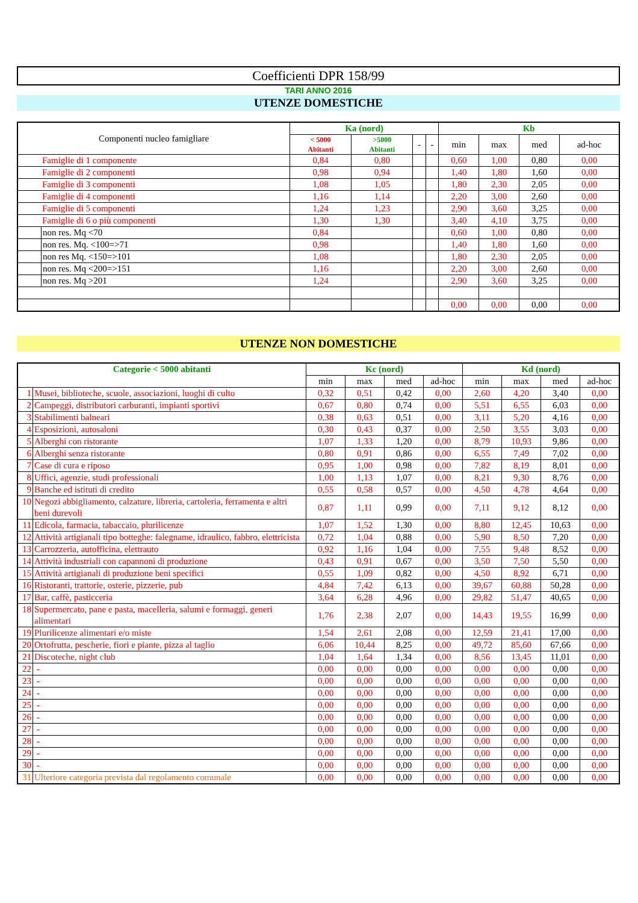Coefficienti DPR 158/99
TARI ANNO 2016
UTENZE DOMESTICHE
| Componenti nucleo famigliare | | Ka (nord) | | | | Kb | | | |
| --- | --- | --- | --- | --- | --- | --- | --- | --- | --- |
| | | < 5000 Abitanti | >5000 Abitanti | - | - | min | max | med | ad-hoc |
| Famiglie di 1 componente | | 0,84 | 0,80 | | | 0,60 | 1,00 | 0,80 | 0,00 |
| Famiglie di 2 componenti | | 0,98 | 0,94 | | | 1,40 | 1,80 | 1,60 | 0,00 |
| Famiglie di 3 componenti | | 1,08 | 1,05 | | | 1,80 | 2,30 | 2,05 | 0,00 |
| Famiglie di 4 componenti | | 1,16 | 1,14 | | | 2,20 | 3,00 | 2,60 | 0,00 |
| Famiglie di 5 componenti | | 1,24 | 1,23 | | | 2,90 | 3,60 | 3,25 | 0,00 |
| Famiglie di 6 o più componenti | | 1,30 | 1,30 | | | 3,40 | 4,10 | 3,75 | 0,00 |
| | non res. Mq <70 | 0,84 | | | | 0,60 | 1,00 | 0,80 | 0,00 |
| | non res. Mq. <100=>71 | 0,98 | | | | 1,40 | 1,80 | 1,60 | 0,00 |
| | non res Mq. <150=>101 | 1,08 | | | | 1,80 | 2,30 | 2,05 | 0,00 |
| | non res. Mq <200=>151 | 1,16 | | | | 2,20 | 3,00 | 2,60 | 0,00 |
| | non res. Mq >201 | 1,24 | | | | 2,90 | 3,60 | 3,25 | 0,00 |
| | | | | | | 0,00 | 0,00 | 0,00 | 0,00 |
UTENZE NON DOMESTICHE
| Categorie < 5000 abitanti | | Kc (nord) | | | | Kd (nord) | | | |
| --- | --- | --- | --- | --- | --- | --- | --- | --- | --- |
| | | min | max | med | ad-hoc | min | max | med | ad-hoc |
| 1 | Musei, biblioteche, scuole, associazioni, luoghi di culto | 0,32 | 0,51 | 0,42 | 0,00 | 2,60 | 4,20 | 3,40 | 0,00 |
| 2 | Campeggi, distributori carburanti, impianti sportivi | 0,67 | 0,80 | 0,74 | 0,00 | 5,51 | 6,55 | 6,03 | 0,00 |
| 3 | Stabilimenti balneari | 0,38 | 0,63 | 0,51 | 0,00 | 3,11 | 5,20 | 4,16 | 0,00 |
| 4 | Esposizioni, autosaloni | 0,30 | 0,43 | 0,37 | 0,00 | 2,50 | 3,55 | 3,03 | 0,00 |
| 5 | Alberghi con ristorante | 1,07 | 1,33 | 1,20 | 0,00 | 8,79 | 10,93 | 9,86 | 0,00 |
| 6 | Alberghi senza ristorante | 0,80 | 0,91 | 0,86 | 0,00 | 6,55 | 7,49 | 7,02 | 0,00 |
| 7 | Case di cura e riposo | 0,95 | 1,00 | 0,98 | 0,00 | 7,82 | 8,19 | 8,01 | 0,00 |
| 8 | Uffici, agenzie, studi professionali | 1,00 | 1,13 | 1,07 | 0,00 | 8,21 | 9,30 | 8,76 | 0,00 |
| 9 | Banche ed istituti di credito | 0,55 | 0,58 | 0,57 | 0,00 | 4,50 | 4,78 | 4,64 | 0,00 |
| 10 | Negozi abbigliamento, calzature, libreria, cartoleria, ferramenta e altri beni durevoli | 0,87 | 1,11 | 0,99 | 0,00 | 7,11 | 9,12 | 8,12 | 0,00 |
| 11 | Edicola, farmacia, tabaccaio, plurilicenze | 1,07 | 1,52 | 1,30 | 0,00 | 8,80 | 12,45 | 10,63 | 0,00 |
| 12 | Attività artigianali tipo botteghe: falegname, idraulico, fabbro, elettricista | 0,72 | 1,04 | 0,88 | 0,00 | 5,90 | 8,50 | 7,20 | 0,00 |
| 13 | Carrozzeria, autofficina, elettrauto | 0,92 | 1,16 | 1,04 | 0,00 | 7,55 | 9,48 | 8,52 | 0,00 |
| 14 | Attività industriali con capannoni di produzione | 0,43 | 0,91 | 0,67 | 0,00 | 3,50 | 7,50 | 5,50 | 0,00 |
| 15 | Attività artigianali di produzione beni specifici | 0,55 | 1,09 | 0,82 | 0,00 | 4,50 | 8,92 | 6,71 | 0,00 |
| 16 | Ristoranti, trattorie, osterie, pizzerie, pub | 4,84 | 7,42 | 6,13 | 0,00 | 39,67 | 60,88 | 50,28 | 0,00 |
| 17 | Bar, caffè, pasticceria | 3,64 | 6,28 | 4,96 | 0,00 | 29,82 | 51,47 | 40,65 | 0,00 |
| 18 | Supermercato, pane e pasta, macelleria, salumi e formaggi, generi alimentari | 1,76 | 2,38 | 2,07 | 0,00 | 14,43 | 19,55 | 16,99 | 0,00 |
| 19 | Plurilicenze alimentari e/o miste | 1,54 | 2,61 | 2,08 | 0,00 | 12,59 | 21,41 | 17,00 | 0,00 |
| 20 | Ortofrutta, pescherie, fiori e piante, pizza al taglio | 6,06 | 10,44 | 8,25 | 0,00 | 49,72 | 85,60 | 67,66 | 0,00 |
| 21 | Discoteche, night club | 1,04 | 1,64 | 1,34 | 0,00 | 8,56 | 13,45 | 11,01 | 0,00 |
| 22 | - | 0,00 | 0,00 | 0,00 | 0,00 | 0,00 | 0,00 | 0,00 | 0,00 |
| 23 | - | 0,00 | 0,00 | 0,00 | 0,00 | 0,00 | 0,00 | 0,00 | 0,00 |
| 24 | - | 0,00 | 0,00 | 0,00 | 0,00 | 0,00 | 0,00 | 0,00 | 0,00 |
| 25 | - | 0,00 | 0,00 | 0,00 | 0,00 | 0,00 | 0,00 | 0,00 | 0,00 |
| 26 | - | 0,00 | 0,00 | 0,00 | 0,00 | 0,00 | 0,00 | 0,00 | 0,00 |
| 27 | - | 0,00 | 0,00 | 0,00 | 0,00 | 0,00 | 0,00 | 0,00 | 0,00 |
| 28 | - | 0,00 | 0,00 | 0,00 | 0,00 | 0,00 | 0,00 | 0,00 | 0,00 |
| 29 | - | 0,00 | 0,00 | 0,00 | 0,00 | 0,00 | 0,00 | 0,00 | 0,00 |
| 30 | - | 0,00 | 0,00 | 0,00 | 0,00 | 0,00 | 0,00 | 0,00 | 0,00 |
| 31 | Ulteriore categoria prevista dal regolamento comunale | 0,00 | 0,00 | 0,00 | 0,00 | 0,00 | 0,00 | 0,00 | 0,00 |